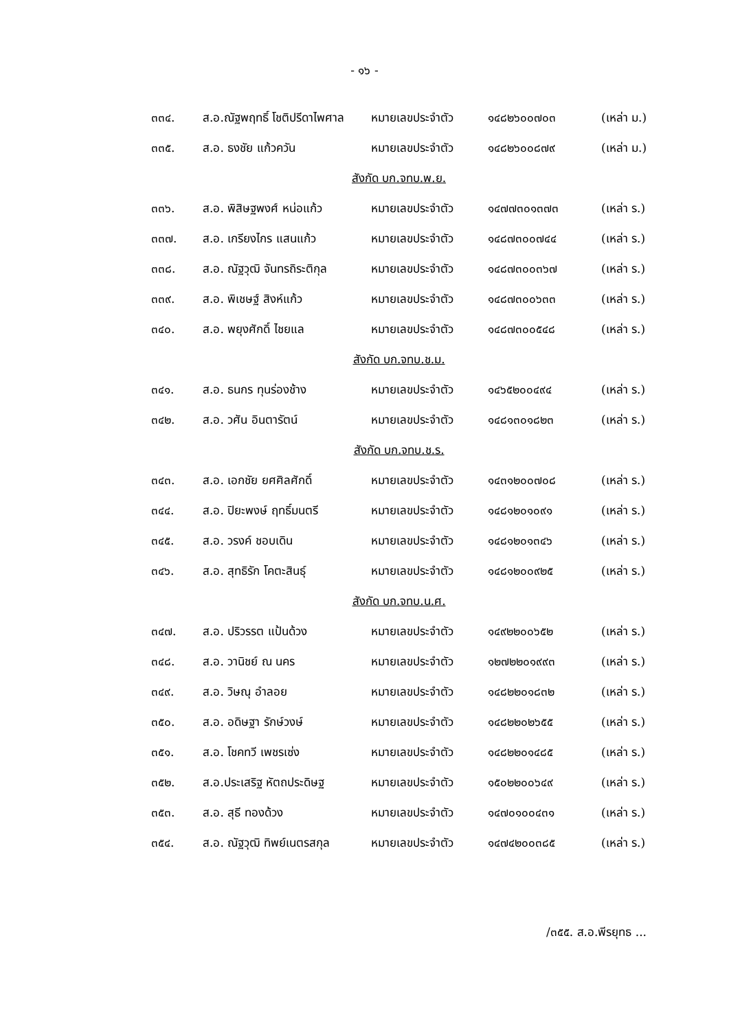- ๑๖ -
| ๓๓๔. | ส.อ.ณัฐพฤทธิ์ โชติปรีดาไพศาล | หมายเลขประจำตัว | ๑๔๘๒๖๐๐๗๐๓ | (เหล่า ม.) |
| ๓๓๕. | ส.อ. ธงชัย แก้วควัน | หมายเลขประจำตัว | ๑๔๘๒๖๐๐๘๗๙ | (เหล่า ม.) |
| สังกัด บก.จทบ.พ.ย. | | | | |
| ๓๓๖. | ส.อ. พิสิษฐพงศ์ หน่อแก้ว | หมายเลขประจำตัว | ๑๔๗๗๓๐๑๓๗๓ | (เหล่า ร.) |
| ๓๓๗. | ส.อ. เกรียงไกร แสนแก้ว | หมายเลขประจำตัว | ๑๔๘๗๓๐๐๗๔๔ | (เหล่า ร.) |
| ๓๓๘. | ส.อ. ณัฐวุฒิ จันทรถิระติกุล | หมายเลขประจำตัว | ๑๔๘๗๓๐๐๓๖๗ | (เหล่า ร.) |
| ๓๓๙. | ส.อ. พิเชษฐ์ สิงห์แก้ว | หมายเลขประจำตัว | ๑๔๘๗๓๐๐๖๓๓ | (เหล่า ร.) |
| ๓๔๐. | ส.อ. พยุงศักดิ์ ไชยแล | หมายเลขประจำตัว | ๑๔๘๗๓๐๐๕๔๘ | (เหล่า ร.) |
| สังกัด บก.จทบ.ช.ม. | | | | |
| ๓๔๑. | ส.อ. ธนกร ทุนร่องช้าง | หมายเลขประจำตัว | ๑๔๖๕๒๐๐๔๙๔ | (เหล่า ร.) |
| ๓๔๒. | ส.อ. วศัน อินตารัตน์ | หมายเลขประจำตัว | ๑๔๘๑๓๐๑๘๒๓ | (เหล่า ร.) |
| สังกัด บก.จทบ.ช.ร. | | | | |
| ๓๔๓. | ส.อ. เอกชัย ยศศิลศักดิ์ | หมายเลขประจำตัว | ๑๔๓๑๒๐๐๗๐๘ | (เหล่า ร.) |
| ๓๔๔. | ส.อ. ปิยะพงษ์ ฤทธิ์มนตรี | หมายเลขประจำตัว | ๑๔๘๑๒๐๑๐๙๑ | (เหล่า ร.) |
| ๓๔๕. | ส.อ. วรงค์ ชอบเดิน | หมายเลขประจำตัว | ๑๔๘๑๒๐๑๓๔๖ | (เหล่า ร.) |
| ๓๔๖. | ส.อ. สุทธิรัก โคตะสินธุ์ | หมายเลขประจำตัว | ๑๔๘๑๒๐๐๙๒๕ | (เหล่า ร.) |
| สังกัด บก.จทบ.น.ศ. | | | | |
| ๓๔๗. | ส.อ. ปริวรรต แป้นด้วง | หมายเลขประจำตัว | ๑๔๙๒๒๐๐๖๕๒ | (เหล่า ร.) |
| ๓๔๘. | ส.อ. วานิชย์ ณ นคร | หมายเลขประจำตัว | ๑๒๗๒๒๐๑๙๙๓ | (เหล่า ร.) |
| ๓๔๙. | ส.อ. วิษณุ อำลอย | หมายเลขประจำตัว | ๑๔๘๒๒๐๑๘๓๒ | (เหล่า ร.) |
| ๓๕๐. | ส.อ. อดิษฐา รักษ์วงษ์ | หมายเลขประจำตัว | ๑๔๘๒๒๐๒๖๕๕ | (เหล่า ร.) |
| ๓๕๑. | ส.อ. โชคทวี เพชรเซ่ง | หมายเลขประจำตัว | ๑๔๘๒๒๐๑๔๘๕ | (เหล่า ร.) |
| ๓๕๒. | ส.อ.ประเสริฐ หัตถประดิษฐ | หมายเลขประจำตัว | ๑๕๐๒๒๐๐๖๔๙ | (เหล่า ร.) |
| ๓๕๓. | ส.อ. สุธี ทองด้วง | หมายเลขประจำตัว | ๑๔๗๐๑๐๐๔๓๑ | (เหล่า ร.) |
| ๓๕๔. | ส.อ. ณัฐวุฒิ ทิพย์เนตรสกุล | หมายเลขประจำตัว | ๑๔๗๔๒๐๐๓๘๕ | (เหล่า ร.) |
/๓๕๕. ส.อ.พีรยุทธ ...